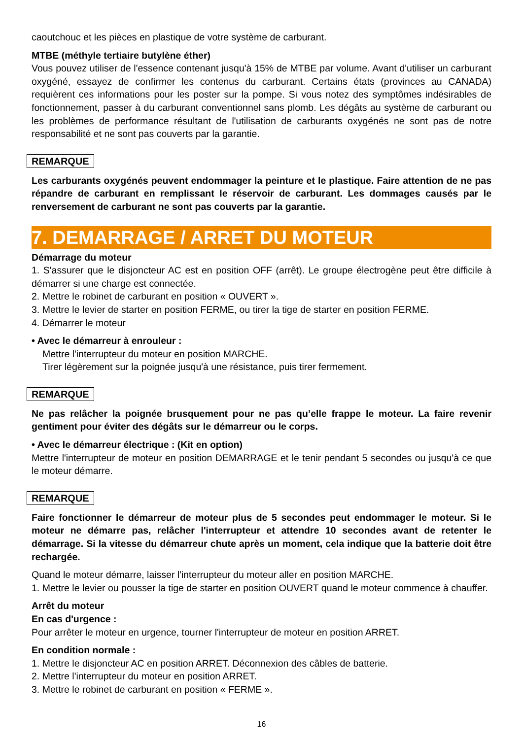caoutchouc et les pièces en plastique de votre système de carburant.
MTBE (méthyle tertiaire butylène éther)
Vous pouvez utiliser de l'essence contenant jusqu'à 15% de MTBE par volume. Avant d'utiliser un carburant oxygéné, essayez de confirmer les contenus du carburant. Certains états (provinces au CANADA) requièrent ces informations pour les poster sur la pompe. Si vous notez des symptômes indésirables de fonctionnement, passer à du carburant conventionnel sans plomb. Les dégâts au système de carburant ou les problèmes de performance résultant de l'utilisation de carburants oxygénés ne sont pas de notre responsabilité et ne sont pas couverts par la garantie.
REMARQUE
Les carburants oxygénés peuvent endommager la peinture et le plastique. Faire attention de ne pas répandre de carburant en remplissant le réservoir de carburant. Les dommages causés par le renversement de carburant ne sont pas couverts par la garantie.
7. DEMARRAGE / ARRET DU MOTEUR
Démarrage du moteur
1. S'assurer que le disjoncteur AC est en position OFF (arrêt). Le groupe électrogène peut être difficile à démarrer si une charge est connectée.
2. Mettre le robinet de carburant en position « OUVERT ».
3. Mettre le levier de starter en position FERME, ou tirer la tige de starter en position FERME.
4. Démarrer le moteur
• Avec le démarreur à enrouleur :
Mettre l'interrupteur du moteur en position MARCHE.
Tirer légèrement sur la poignée jusqu'à une résistance, puis tirer fermement.
REMARQUE
Ne pas relâcher la poignée brusquement pour ne pas qu’elle frappe le moteur. La faire revenir gentiment pour éviter des dégâts sur le démarreur ou le corps.
• Avec le démarreur électrique : (Kit en option)
Mettre l'interrupteur de moteur en position DEMARRAGE et le tenir pendant 5 secondes ou jusqu'à ce que le moteur démarre.
REMARQUE
Faire fonctionner le démarreur de moteur plus de 5 secondes peut endommager le moteur. Si le moteur ne démarre pas, relâcher l'interrupteur et attendre 10 secondes avant de retenter le démarrage. Si la vitesse du démarreur chute après un moment, cela indique que la batterie doit être rechargée.
Quand le moteur démarre, laisser l'interrupteur du moteur aller en position MARCHE.
1. Mettre le levier ou pousser la tige de starter en position OUVERT quand le moteur commence à chauffer.
Arrêt du moteur
En cas d'urgence :
Pour arrêter le moteur en urgence, tourner l'interrupteur de moteur en position ARRET.
En condition normale :
1. Mettre le disjoncteur AC en position ARRET. Déconnexion des câbles de batterie.
2. Mettre l'interrupteur du moteur en position ARRET.
3. Mettre le robinet de carburant en position « FERME ».
16